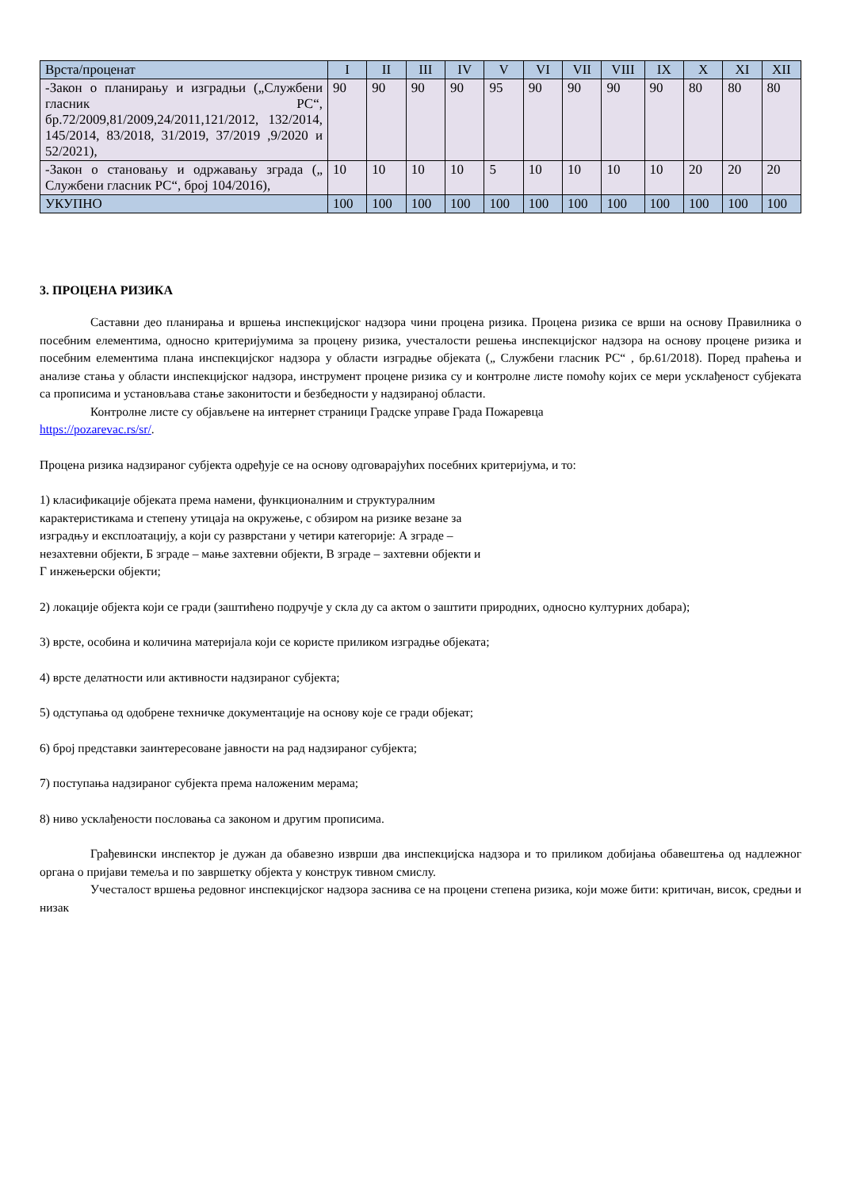| Врста/проценат | I | II | III | IV | V | VI | VII | VIII | IX | X | XI | XII |
| --- | --- | --- | --- | --- | --- | --- | --- | --- | --- | --- | --- | --- |
| -Закон о планирању и изградњи („Службени гласник РС“, бр.72/2009,81/2009,24/2011,121/2012, 132/2014, 145/2014, 83/2018, 31/2019, 37/2019 ,9/2020 и 52/2021), | 90 | 90 | 90 | 90 | 95 | 90 | 90 | 90 | 90 | 80 | 80 | 80 |
| -Закон о становању и одржавању зграда („ Службени гласник РС“, број 104/2016), | 10 | 10 | 10 | 10 | 5 | 10 | 10 | 10 | 10 | 20 | 20 | 20 |
| УКУПНО | 100 | 100 | 100 | 100 | 100 | 100 | 100 | 100 | 100 | 100 | 100 | 100 |
3. ПРОЦЕНА РИЗИКА
Саставни део планирања и вршења инспекцијског надзора чини процена ризика. Процена ризика се врши на основу Правилника о посебним елементима, односно критеријумима за процену ризика, учесталости решења инспекцијског надзора на основу процене ризика и посебним елементима плана инспекцијског надзора у области изградње објеката („ Службени гласник РС“ , бр.61/2018). Поред праћења и анализе стања у области инспекцијског надзора, инструмент процене ризика су и контролне листе помоћу којих се мери усклађеност субјеката са прописима и установљава стање законитости и безбедности у надзираној области.
Контролне листе су објављене на интернет страници Градске управе Града Пожаревца
https://pozarevac.rs/sr/.
Процена ризика надзираног субјекта одређује се на основу одговарајућих посебних критеријума, и то:
1) класификације објеката према намени, функционалним и структуралним карактеристикама и степену утицаја на окружење, с обзиром на ризике везане за изградњу и експлоатацију, а који су разврстани у четири категорије: А зграде – незахтевни објекти, Б зграде – мање захтевни објекти, В зграде – захтевни објекти и Г инжењерски објекти;
2) локације објекта који се гради (заштићено подручје у скла ду са актом о заштити природних, односно културних добара);
3) врсте, особина и количина материјала који се користе приликом изградње објеката;
4) врсте делатности или активности надзираног субјекта;
5) одступања од одобрене техничке документације на основу које се гради објекат;
6) број представки заинтересоване јавности на рад надзираног субјекта;
7) поступања надзираног субјекта према наложеним мерама;
8) ниво усклађености пословања са законом и другим прописима.
Грађевински инспектор је дужан да обавезно изврши два инспекцијска надзора и то приликом добијања обавештења од надлежног органа о пријави темеља и по завршетку објекта у конструк тивном смислу.
Учесталост вршења редовног инспекцијског надзора заснива се на процени степена ризика, који може бити: критичан, висок, средњи и низак